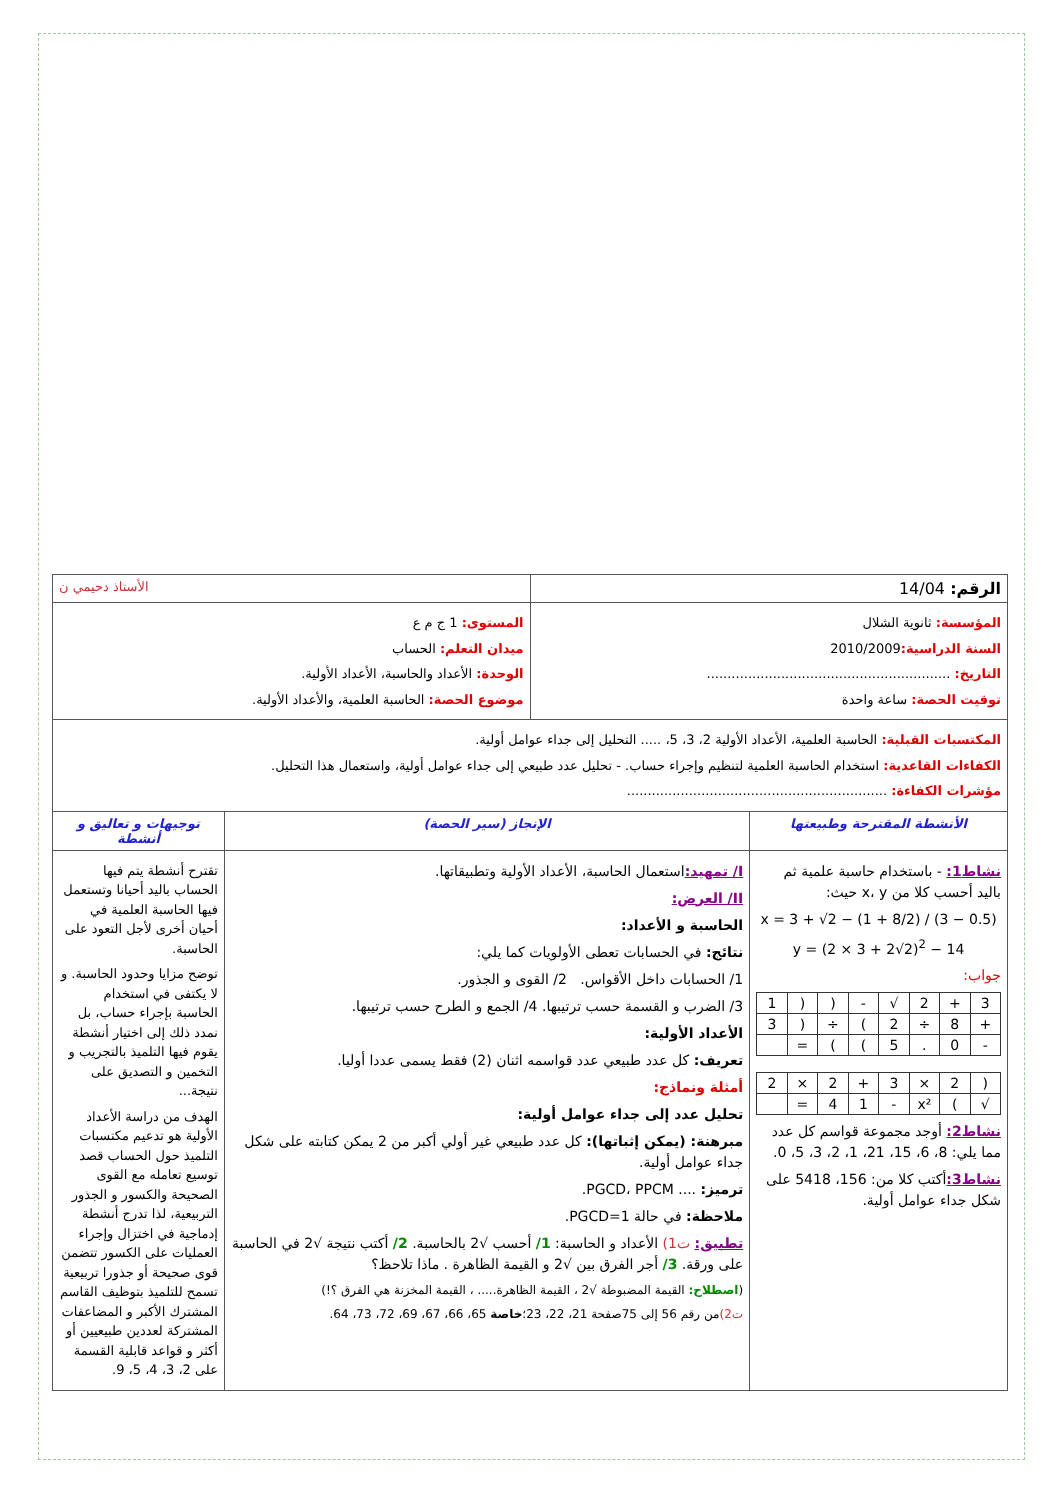| الرقم: 14/04 | | الأستاذ دحيمي ن | |
| المؤسسة: ثانوية الشلال السنة الدراسية: 2010/2009 التاريخ: ........................................................... توقيت الحصة: ساعة واحدة | | المستوى: 1 ج م ع ميدان التعلم: الحساب الوحدة: الأعداد والحاسبة، الأعداد الأولية. موضوع الحصة: الحاسبة العلمية، والأعداد الأولية. | |
| المكتسبات القبلية: الحاسبة العلمية، الأعداد الأولية 2، 3، 5، ..... التحليل إلى جداء عوامل أولية. الكفاءات القاعدية: استخدام الحاسبة العلمية لتنظيم وإجراء حساب. - تحليل عدد طبيعي إلى جداء عوامل أولية، واستعمال هذا التحليل. مؤشرات الكفاءة: ............................................................... | | | |
| الأنشطة المقترحة وطبيعتها | الإنجاز (سير الحصة) | | توجيهات و تعاليق و أنشطة |
| نشاط1: - باستخدام حاسبة علمية ثم باليد أحسب كلا من x، y حيث: x = 3 + √2 − (1 + 8/2) / (3 − 0.5) y = (2 × 3 + 2√2)<sup>2</sup> − 14 جواب: / 3 / + / 2 / √ / - / ( / ( / 1 / / + / 8 / ÷ / 2 / ) / ÷ / ( / 3 / / - / 0 / . / 5 / ) / ) / = / / / ( / 2 / × / 3 / + / 2 / × / 2 / / √ / ) / x² / - / 1 / 4 / = / / نشاط2: أوجد مجموعة قواسم كل عدد مما يلي: 8، 6، 15، 21، 1، 2، 3، 5، 0. نشاط3: أكتب كلا من: 156، 5418 على شكل جداء عوامل أولية. | I/ تمهيد: استعمال الحاسبة، الأعداد الأولية وتطبيقاتها. II/ العرض: الحاسبة و الأعداد: نتائج: في الحسابات تعطى الأولويات كما يلي: 1/ الحسابات داخل الأقواس. 2/ القوى و الجذور. 3/ الضرب و القسمة حسب ترتيبها. 4/ الجمع و الطرح حسب ترتيبها. الأعداد الأولية: تعريف: كل عدد طبيعي عدد قواسمه اثنان (2) فقط يسمى عددا أوليا. أمثلة ونماذج: تحليل عدد إلى جداء عوامل أولية: مبرهنة: (يمكن إثباتها): كل عدد طبيعي غير أولي أكبر من 2 يمكن كتابته على شكل جداء عوامل أولية. ترميز: .... PGCD، PPCM. ملاحظة: في حالة PGCD=1. تطبيق: ت1) الأعداد و الحاسبة: 1/ أحسب √2 بالحاسبة. 2/ أكتب نتيجة √2 في الحاسبة على ورقة. 3/ أجر الفرق بين √2 و القيمة الظاهرة . ماذا تلاحظ؟ ( اصطلاح: القيمة المضبوطة √2 ، القيمة الظاهرة..... ، القيمة المخزنة هي الفرق ؟!) ت2) من رقم 56 إلى 75صفحة 21، 22، 23؛ خاصة 65، 66، 67، 69، 72، 73، 64. | | تقترح أنشطة يتم فيها الحساب باليد أحيانا وتستعمل فيها الحاسبة العلمية في أحيان أخرى لأجل التعود على الحاسبة. توضح مزايا وحدود الحاسبة. و لا يكتفى في استخدام الحاسبة بإجراء حساب، بل نمدد ذلك إلى اختيار أنشطة يقوم فيها التلميذ بالتجريب و التخمين و التصديق على نتيجة... الهدف من دراسة الأعداد الأولية هو تدعيم مكتسبات التلميذ حول الحساب قصد توسيع تعامله مع القوى الصحيحة والكسور و الجذور التربيعية، لذا تدرج أنشطة إدماجية في اختزال وإجراء العمليات على الكسور تتضمن قوى صحيحة أو جذورا تربيعية تسمح للتلميذ بتوظيف القاسم المشترك الأكبر و المضاعفات المشتركة لعددين طبيعيين أو أكثر و قواعد قابلية القسمة على 2، 3، 4، 5، 9. |